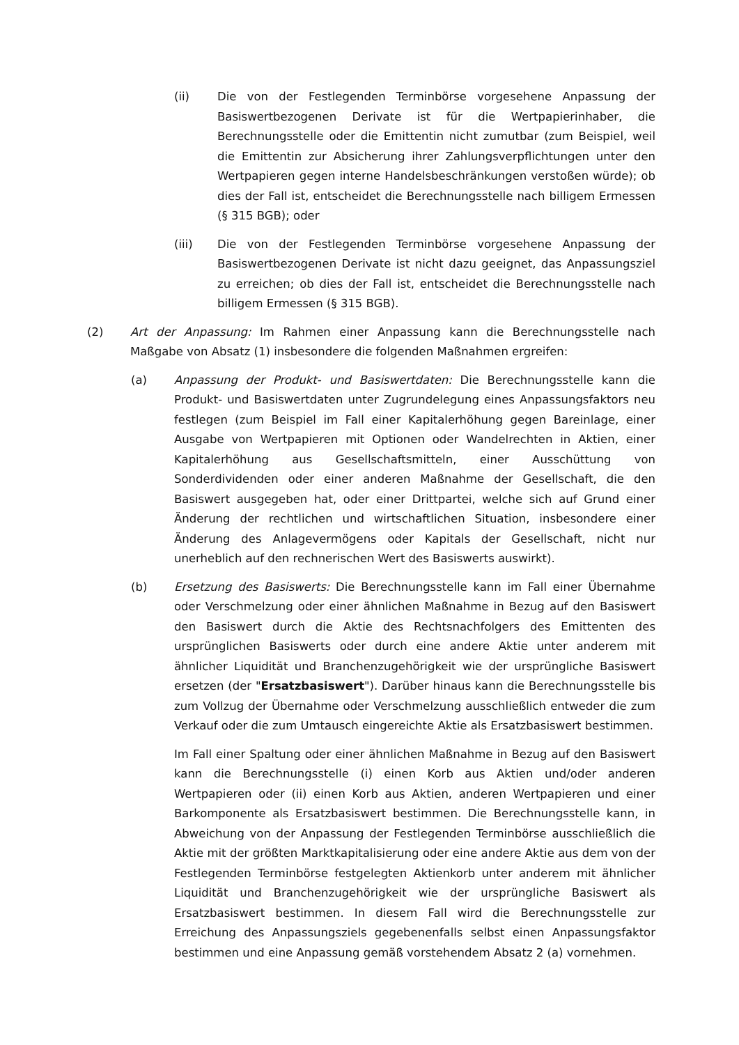(ii) Die von der Festlegenden Terminbörse vorgesehene Anpassung der Basiswertbezogenen Derivate ist für die Wertpapierinhaber, die Berechnungsstelle oder die Emittentin nicht zumutbar (zum Beispiel, weil die Emittentin zur Absicherung ihrer Zahlungsverpflichtungen unter den Wertpapieren gegen interne Handelsbeschränkungen verstoßen würde); ob dies der Fall ist, entscheidet die Berechnungsstelle nach billigem Ermessen (§ 315 BGB); oder
(iii) Die von der Festlegenden Terminbörse vorgesehene Anpassung der Basiswertbezogenen Derivate ist nicht dazu geeignet, das Anpassungsziel zu erreichen; ob dies der Fall ist, entscheidet die Berechnungsstelle nach billigem Ermessen (§ 315 BGB).
(2) Art der Anpassung: Im Rahmen einer Anpassung kann die Berechnungsstelle nach Maßgabe von Absatz (1) insbesondere die folgenden Maßnahmen ergreifen:
(a) Anpassung der Produkt- und Basiswertdaten: Die Berechnungsstelle kann die Produkt- und Basiswertdaten unter Zugrundelegung eines Anpassungsfaktors neu festlegen (zum Beispiel im Fall einer Kapitalerhöhung gegen Bareinlage, einer Ausgabe von Wertpapieren mit Optionen oder Wandelrechten in Aktien, einer Kapitalerhöhung aus Gesellschaftsmitteln, einer Ausschüttung von Sonderdividenden oder einer anderen Maßnahme der Gesellschaft, die den Basiswert ausgegeben hat, oder einer Drittpartei, welche sich auf Grund einer Änderung der rechtlichen und wirtschaftlichen Situation, insbesondere einer Änderung des Anlagevermögens oder Kapitals der Gesellschaft, nicht nur unerheblich auf den rechnerischen Wert des Basiswerts auswirkt).
(b) Ersetzung des Basiswerts: Die Berechnungsstelle kann im Fall einer Übernahme oder Verschmelzung oder einer ähnlichen Maßnahme in Bezug auf den Basiswert den Basiswert durch die Aktie des Rechtsnachfolgers des Emittenten des ursprünglichen Basiswerts oder durch eine andere Aktie unter anderem mit ähnlicher Liquidität und Branchenzugehörigkeit wie der ursprüngliche Basiswert ersetzen (der "Ersatzbasiswert"). Darüber hinaus kann die Berechnungsstelle bis zum Vollzug der Übernahme oder Verschmelzung ausschließlich entweder die zum Verkauf oder die zum Umtausch eingereichte Aktie als Ersatzbasiswert bestimmen.
Im Fall einer Spaltung oder einer ähnlichen Maßnahme in Bezug auf den Basiswert kann die Berechnungsstelle (i) einen Korb aus Aktien und/oder anderen Wertpapieren oder (ii) einen Korb aus Aktien, anderen Wertpapieren und einer Barkomponente als Ersatzbasiswert bestimmen. Die Berechnungsstelle kann, in Abweichung von der Anpassung der Festlegenden Terminbörse ausschließlich die Aktie mit der größten Marktkapitalisierung oder eine andere Aktie aus dem von der Festlegenden Terminbörse festgelegten Aktienkorb unter anderem mit ähnlicher Liquidität und Branchenzugehörigkeit wie der ursprüngliche Basiswert als Ersatzbasiswert bestimmen. In diesem Fall wird die Berechnungsstelle zur Erreichung des Anpassungsziels gegebenenfalls selbst einen Anpassungsfaktor bestimmen und eine Anpassung gemäß vorstehendem Absatz 2 (a) vornehmen.